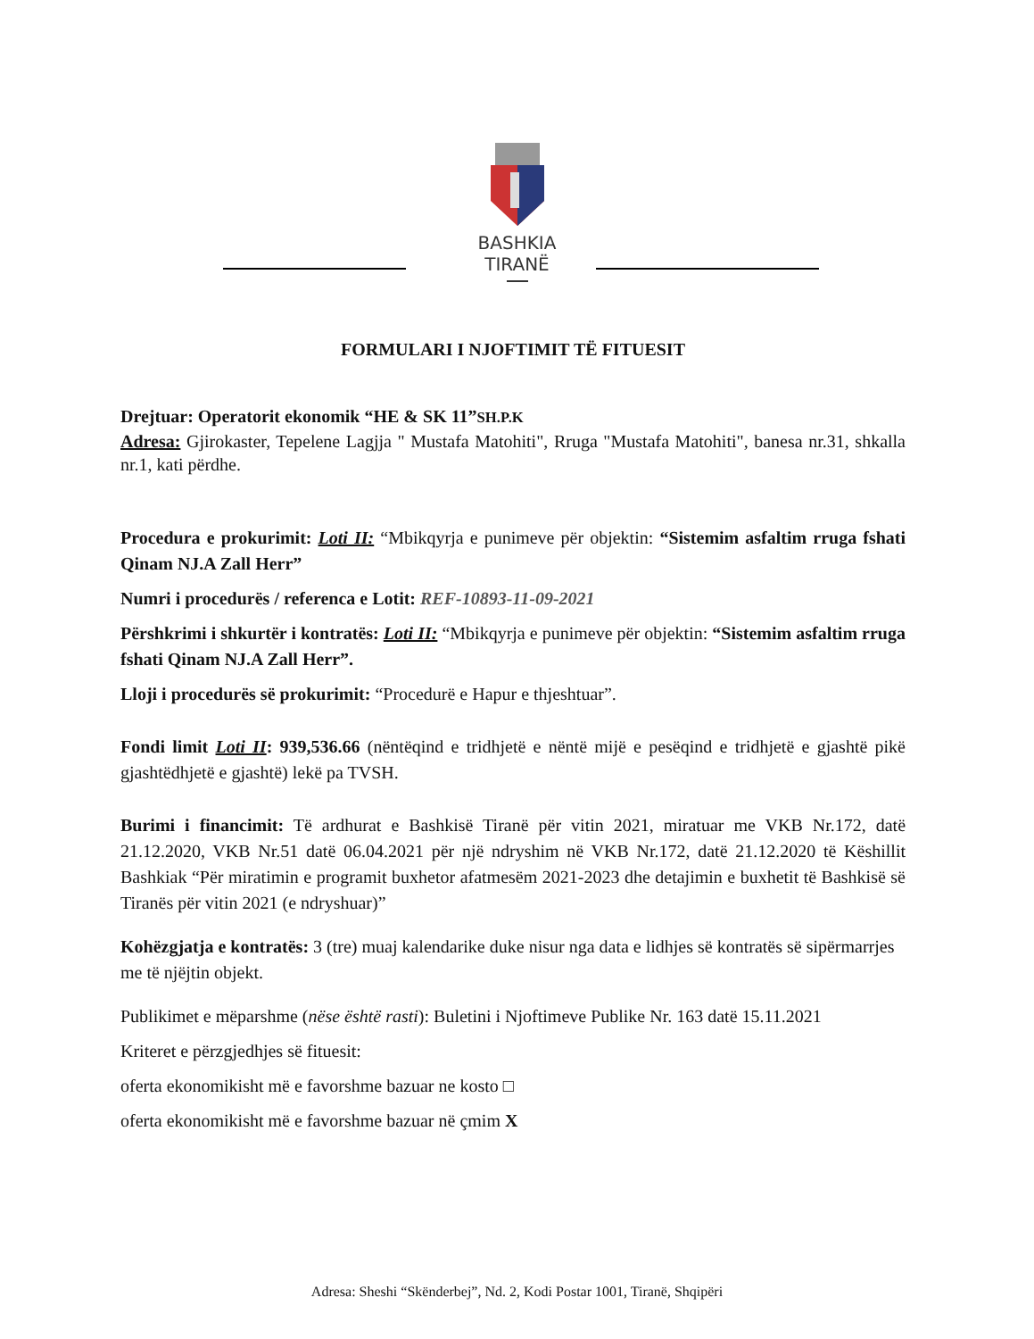BASHKIA
TIRANË
FORMULARI I NJOFTIMIT TË FITUESIT
Drejtuar: Operatorit ekonomik “HE & SK 11”SH.P.K
Adresa: Gjirokaster, Tepelene Lagjja " Mustafa Matohiti", Rruga "Mustafa Matohiti", banesa nr.31, shkalla nr.1, kati përdhe.
Procedura e prokurimit: Loti II: “Mbikqyrja e punimeve për objektin: “Sistemim asfaltim rruga fshati Qinam NJ.A Zall Herr”
Numri i procedurës / referenca e Lotit: REF-10893-11-09-2021
Përshkrimi i shkurtër i kontratës: Loti II: “Mbikqyrja e punimeve për objektin: “Sistemim asfaltim rruga fshati Qinam NJ.A Zall Herr”.
Lloji i procedurës së prokurimit: “Procedurë e Hapur e thjeshtuar”.
Fondi limit Loti II: 939,536.66 (nëntëqind e tridhjetë e nëntë mijë e pesëqind e tridhjetë e gjashtë pikë gjashtëdhjetë e gjashtë) lekë pa TVSH.
Burimi i financimit: Të ardhurat e Bashkisë Tiranë për vitin 2021, miratuar me VKB Nr.172, datë 21.12.2020, VKB Nr.51 datë 06.04.2021 për një ndryshim në VKB Nr.172, datë 21.12.2020 të Këshillit Bashkiak “Për miratimin e programit buxhetor afatmesëm 2021-2023 dhe detajimin e buxhetit të Bashkisë së Tiranës për vitin 2021 (e ndryshuar)”
Kohëzgjatja e kontratës: 3 (tre) muaj kalendarike duke nisur nga data e lidhjes së kontratës së sipërmarrjes me të njëjtin objekt.
Publikimet e mëparshme (nëse është rasti): Buletini i Njoftimeve Publike Nr. 163 datë 15.11.2021
Kriteret e përzgjedhjes së fituesit:
oferta ekonomikisht më e favorshme bazuar ne kosto □
oferta ekonomikisht më e favorshme bazuar në çmim X
Adresa: Sheshi “Skënderbej”, Nd. 2, Kodi Postar 1001, Tiranë, Shqipëri